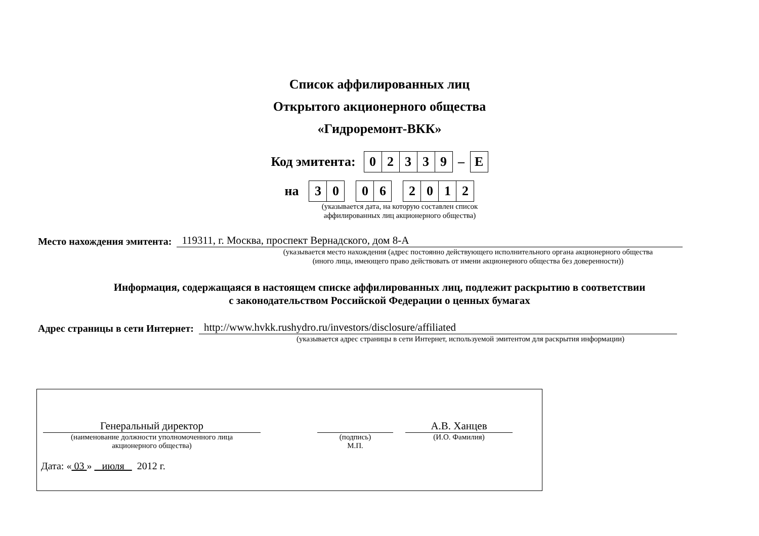Список аффилированных лиц
Открытого акционерного общества
«Гидроремонт-ВКК»
Код эмитента:
| 0 | 2 | 3 | 3 | 9 | – | E |
на
| 3 | 0 | | 0 | 6 | | 2 | 0 | 1 | 2 |
(указывается дата, на которую составлен список
аффилированных лиц акционерного общества)
Место нахождения эмитента: 119311, г. Москва, проспект Вернадского, дом 8-А
(указывается место нахождения (адрес постоянно действующего исполнительного органа акционерного общества
(иного лица, имеющего право действовать от имени акционерного общества без доверенности))
Информация, содержащаяся в настоящем списке аффилированных лиц, подлежит раскрытию в соответствии
с законодательством Российской Федерации о ценных бумагах
Адрес страницы в сети Интернет: http://www.hvkk.rushydro.ru/investors/disclosure/affiliated
(указывается адрес страницы в сети Интернет, используемой эмитентом для раскрытия информации)
Генеральный директор
(наименование должности уполномоченного лица
акционерного общества)
(подпись)
М.П.
А.В. Ханцев
(И.О. Фамилия)
Дата: « 03 » июля 2012 г.